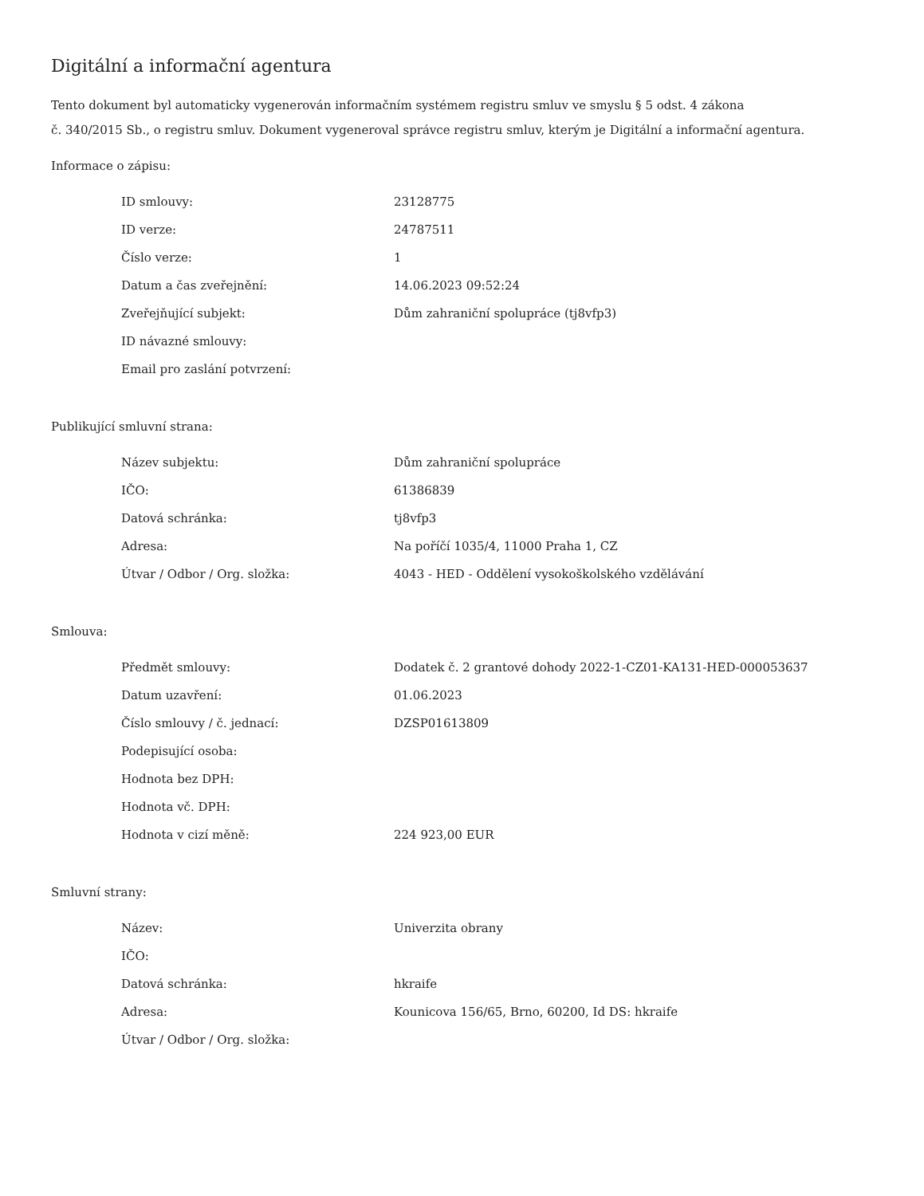Digitální a informační agentura
Tento dokument byl automaticky vygenerován informačním systémem registru smluv ve smyslu § 5 odst. 4 zákona
č. 340/2015 Sb., o registru smluv. Dokument vygeneroval správce registru smluv, kterým je Digitální a informační agentura.
Informace o zápisu:
| ID smlouvy: | 23128775 |
| ID verze: | 24787511 |
| Číslo verze: | 1 |
| Datum a čas zveřejnění: | 14.06.2023 09:52:24 |
| Zveřejňující subjekt: | Dům zahraniční spolupráce (tj8vfp3) |
| ID návazné smlouvy: | |
| Email pro zaslání potvrzení: | |
Publikující smluvní strana:
| Název subjektu: | Dům zahraniční spolupráce |
| IČO: | 61386839 |
| Datová schránka: | tj8vfp3 |
| Adresa: | Na poříčí 1035/4, 11000 Praha 1, CZ |
| Útvar / Odbor / Org. složka: | 4043 - HED - Oddělení vysokoškolského vzdělávání |
Smlouva:
| Předmět smlouvy: | Dodatek č. 2 grantové dohody 2022-1-CZ01-KA131-HED-000053637 |
| Datum uzavření: | 01.06.2023 |
| Číslo smlouvy / č. jednací: | DZSP01613809 |
| Podepisující osoba: | |
| Hodnota bez DPH: | |
| Hodnota vč. DPH: | |
| Hodnota v cizí měně: | 224 923,00 EUR |
Smluvní strany:
| Název: | Univerzita obrany |
| IČO: | |
| Datová schránka: | hkraife |
| Adresa: | Kounicova 156/65, Brno, 60200, Id DS: hkraife |
| Útvar / Odbor / Org. složka: | |